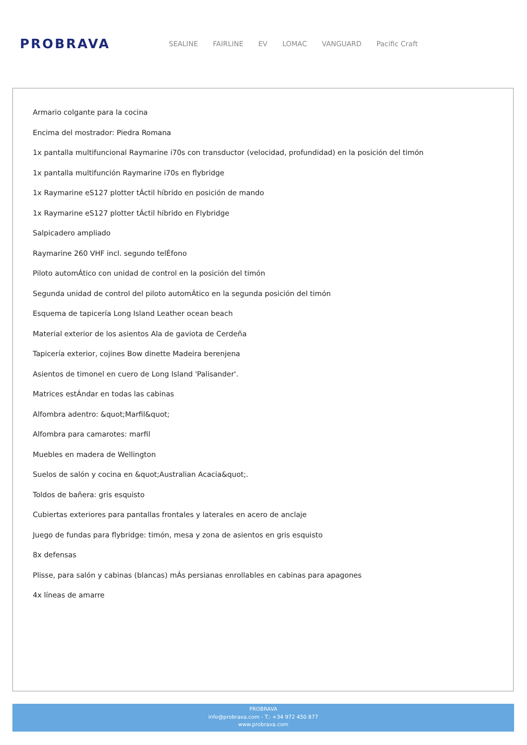PROBRAVA
SEALINE FAIRLINE EV LOMAC VANGUARD Pacific Craft
Armario colgante para la cocina
Encima del mostrador: Piedra Romana
1x pantalla multifuncional Raymarine i70s con transductor (velocidad, profundidad) en la posición del timón
1x pantalla multifunción Raymarine i70s en flybridge
1x Raymarine eS127 plotter tÁctil híbrido en posición de mando
1x Raymarine eS127 plotter tÁctil híbrido en Flybridge
Salpicadero ampliado
Raymarine 260 VHF incl. segundo telÉfono
Piloto automÁtico con unidad de control en la posición del timón
Segunda unidad de control del piloto automÁtico en la segunda posición del timón
Esquema de tapicería Long Island Leather ocean beach
Material exterior de los asientos Ala de gaviota de Cerdeña
Tapicería exterior, cojines Bow dinette Madeira berenjena
Asientos de timonel en cuero de Long Island 'Palisander'.
Matrices estÁndar en todas las cabinas
Alfombra adentro: &quot;Marfil&quot;
Alfombra para camarotes: marfil
Muebles en madera de Wellington
Suelos de salón y cocina en &quot;Australian Acacia&quot;.
Toldos de bañera: gris esquisto
Cubiertas exteriores para pantallas frontales y laterales en acero de anclaje
Juego de fundas para flybridge: timón, mesa y zona de asientos en gris esquisto
8x defensas
Plisse, para salón y cabinas (blancas) mÁs persianas enrollables en cabinas para apagones
4x líneas de amarre
PROBRAVA
info@probrava.com - T.: +34 972 450 877
www.probrava.com